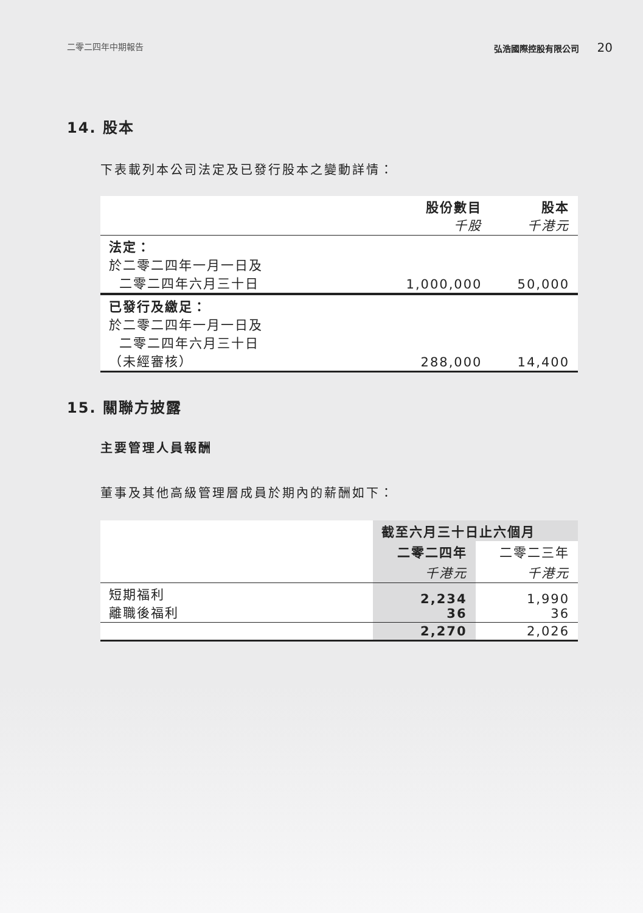二零二四年中期報告 弘浩國際控股有限公司 20
14. 股本
下表載列本公司法定及已發行股本之變動詳情：
| | 股份數目 千股 | 股本 千港元 |
| --- | --- | --- |
| 法定： 於二零二四年一月一日及 二零二四年六月三十日 | 1,000,000 | 50,000 |
| 已發行及繳足： 於二零二四年一月一日及 二零二四年六月三十日 （未經審核） | 288,000 | 14,400 |
15. 關聯方披露
主要管理人員報酬
董事及其他高級管理層成員於期內的薪酬如下：
| | 截至六月三十日止六個月 | |
| --- | --- | --- |
| | 二零二四年 | 二零二三年 |
| | 千港元 | 千港元 |
| 短期福利 離職後福利 | 2,234 36 | 1,990 36 |
| | 2,270 | 2,026 |